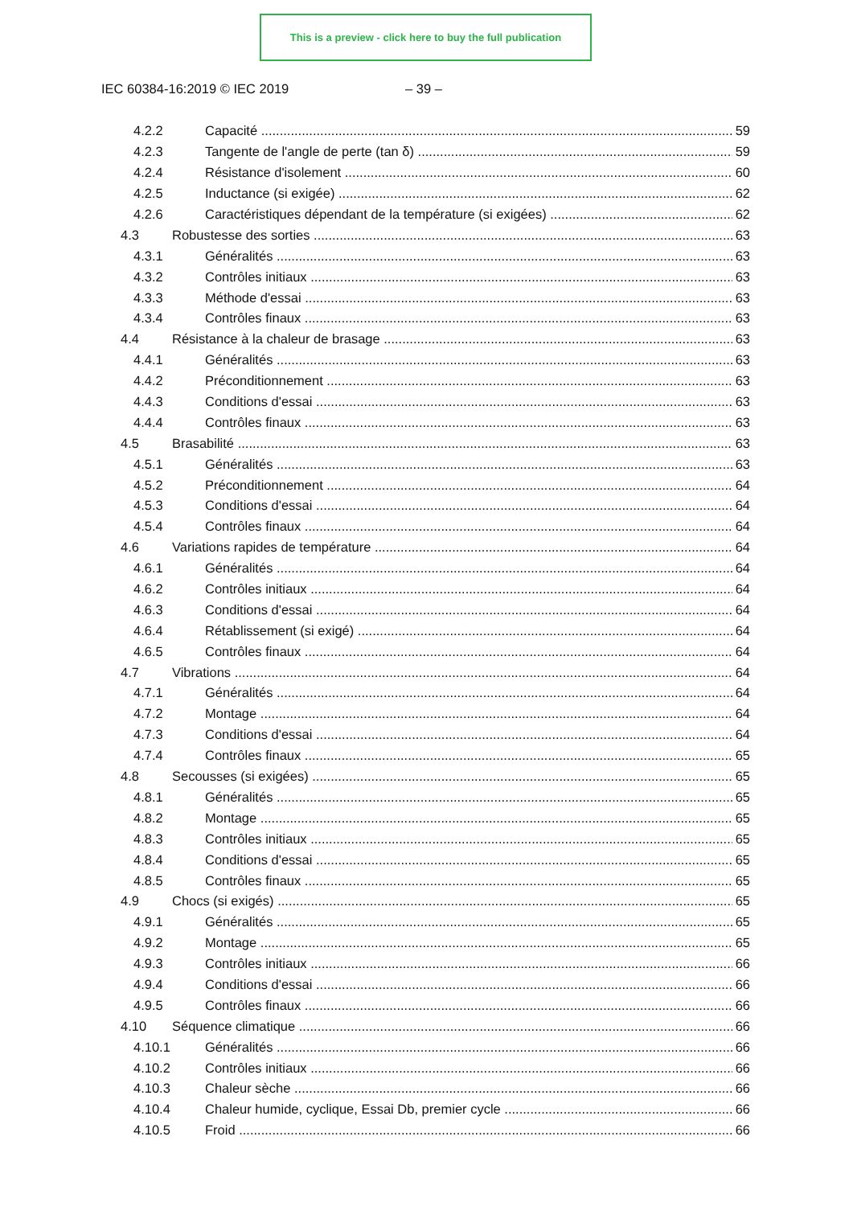This is a preview - click here to buy the full publication
IEC 60384-16:2019 © IEC 2019 – 39 –
4.2.2 Capacité 59
4.2.3 Tangente de l'angle de perte (tan δ) 59
4.2.4 Résistance d'isolement 60
4.2.5 Inductance (si exigée) 62
4.2.6 Caractéristiques dépendant de la température (si exigées) 62
4.3 Robustesse des sorties 63
4.3.1 Généralités 63
4.3.2 Contrôles initiaux 63
4.3.3 Méthode d'essai 63
4.3.4 Contrôles finaux 63
4.4 Résistance à la chaleur de brasage 63
4.4.1 Généralités 63
4.4.2 Préconditionnement 63
4.4.3 Conditions d'essai 63
4.4.4 Contrôles finaux 63
4.5 Brasabilité 63
4.5.1 Généralités 63
4.5.2 Préconditionnement 64
4.5.3 Conditions d'essai 64
4.5.4 Contrôles finaux 64
4.6 Variations rapides de température 64
4.6.1 Généralités 64
4.6.2 Contrôles initiaux 64
4.6.3 Conditions d'essai 64
4.6.4 Rétablissement (si exigé) 64
4.6.5 Contrôles finaux 64
4.7 Vibrations 64
4.7.1 Généralités 64
4.7.2 Montage 64
4.7.3 Conditions d'essai 64
4.7.4 Contrôles finaux 65
4.8 Secousses (si exigées) 65
4.8.1 Généralités 65
4.8.2 Montage 65
4.8.3 Contrôles initiaux 65
4.8.4 Conditions d'essai 65
4.8.5 Contrôles finaux 65
4.9 Chocs (si exigés) 65
4.9.1 Généralités 65
4.9.2 Montage 65
4.9.3 Contrôles initiaux 66
4.9.4 Conditions d'essai 66
4.9.5 Contrôles finaux 66
4.10 Séquence climatique 66
4.10.1 Généralités 66
4.10.2 Contrôles initiaux 66
4.10.3 Chaleur sèche 66
4.10.4 Chaleur humide, cyclique, Essai Db, premier cycle 66
4.10.5 Froid 66